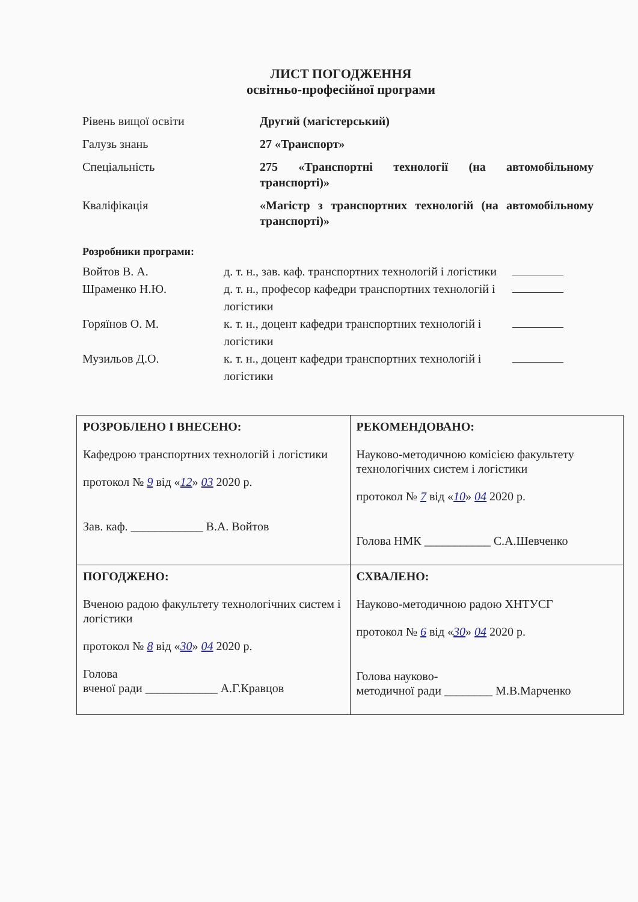ЛИСТ ПОГОДЖЕННЯ
освітньо-професійної програми
| Рівень вищої освіти | Другий (магістерський) |
| Галузь знань | 27 «Транспорт» |
| Спеціальність | 275 «Транспортні технології (на автомобільному транспорті)» |
| Кваліфікація | «Магістр з транспортних технологій (на автомобільному транспорті)» |
Розробники програми:
| Войтов В. А. | д. т. н., зав. каф. транспортних технологій і логістики | |
| Шраменко Н.Ю. | д. т. н., професор кафедри транспортних технологій і логістики | |
| Горяїнов О. М. | к. т. н., доцент кафедри транспортних технологій і логістики | |
| Музильов Д.О. | к. т. н., доцент кафедри транспортних технологій і логістики | |
| РОЗРОБЛЕНО І ВНЕСЕНО: Кафедрою транспортних технологій і логістики протокол № 9 від « 12 » 03 2020 р. Зав. каф. ____________ В.А. Войтов | РЕКОМЕНДОВАНО: Науково-методичною комісією факультету технологічних систем і логістики протокол № 7 від « 10 » 04 2020 р. Голова НМК ___________ С.А.Шевченко |
| ПОГОДЖЕНО: Вченою радою факультету технологічних систем і логістики протокол № 8 від « 30 » 04 2020 р. Голова вченої ради ____________ А.Г.Кравцов | СХВАЛЕНО: Науково-методичною радою ХНТУСГ протокол № 6 від « 30 » 04 2020 р. Голова науково- методичної ради ________ М.В.Марченко |